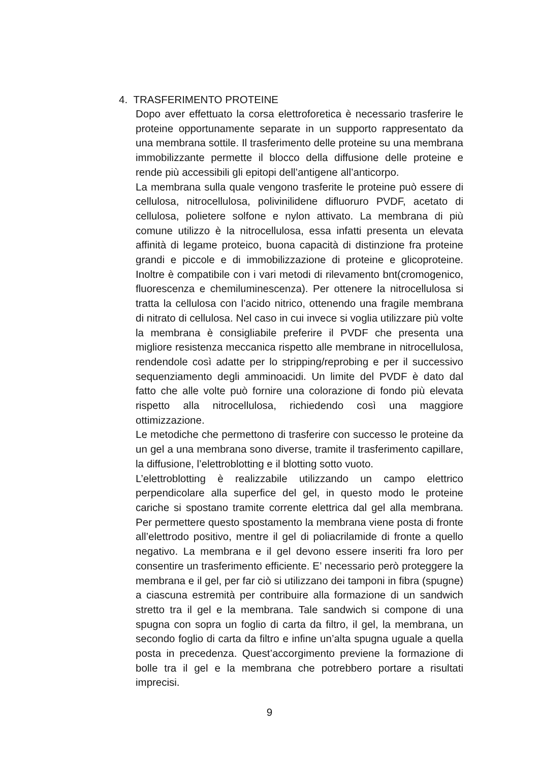4. TRASFERIMENTO PROTEINE
Dopo aver effettuato la corsa elettroforetica è necessario trasferire le proteine opportunamente separate in un supporto rappresentato da una membrana sottile. Il trasferimento delle proteine su una membrana immobilizzante permette il blocco della diffusione delle proteine e rende più accessibili gli epitopi dell’antigene all’anticorpo.
La membrana sulla quale vengono trasferite le proteine può essere di cellulosa, nitrocellulosa, polivinilidene difluoruro PVDF, acetato di cellulosa, polietere solfone e nylon attivato. La membrana di più comune utilizzo è la nitrocellulosa, essa infatti presenta un elevata affinità di legame proteico, buona capacità di distinzione fra proteine grandi e piccole e di immobilizzazione di proteine e glicoproteine. Inoltre è compatibile con i vari metodi di rilevamento bnt(cromogenico, fluorescenza e chemiluminescenza). Per ottenere la nitrocellulosa si tratta la cellulosa con l’acido nitrico, ottenendo una fragile membrana di nitrato di cellulosa. Nel caso in cui invece si voglia utilizzare più volte la membrana è consigliabile preferire il PVDF che presenta una migliore resistenza meccanica rispetto alle membrane in nitrocellulosa, rendendole così adatte per lo stripping/reprobing e per il successivo sequenziamento degli amminoacidi. Un limite del PVDF è dato dal fatto che alle volte può fornire una colorazione di fondo più elevata rispetto alla nitrocellulosa, richiedendo così una maggiore ottimizzazione.
Le metodiche che permettono di trasferire con successo le proteine da un gel a una membrana sono diverse, tramite il trasferimento capillare, la diffusione, l’elettroblotting e il blotting sotto vuoto.
L’elettroblotting è realizzabile utilizzando un campo elettrico perpendicolare alla superfice del gel, in questo modo le proteine cariche si spostano tramite corrente elettrica dal gel alla membrana. Per permettere questo spostamento la membrana viene posta di fronte all’elettrodo positivo, mentre il gel di poliacrilamide di fronte a quello negativo. La membrana e il gel devono essere inseriti fra loro per consentire un trasferimento efficiente. E’ necessario però proteggere la membrana e il gel, per far ciò si utilizzano dei tamponi in fibra (spugne) a ciascuna estremità per contribuire alla formazione di un sandwich stretto tra il gel e la membrana. Tale sandwich si compone di una spugna con sopra un foglio di carta da filtro, il gel, la membrana, un secondo foglio di carta da filtro e infine un’alta spugna uguale a quella posta in precedenza. Quest’accorgimento previene la formazione di bolle tra il gel e la membrana che potrebbero portare a risultati imprecisi.
9